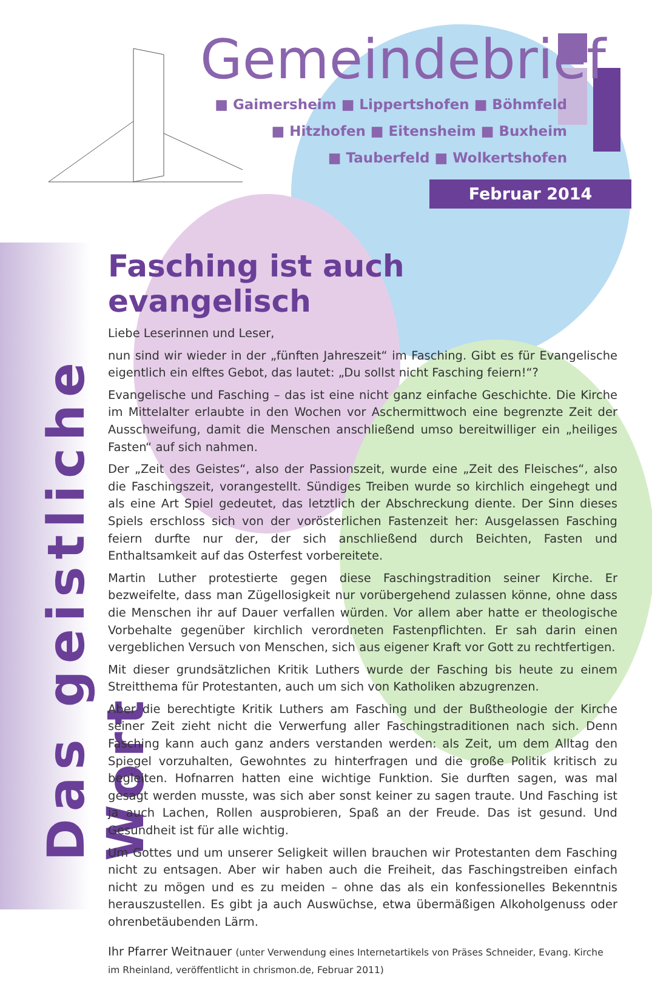Gemeindebrief
■ Gaimersheim ■ Lippertshofen ■ Böhmfeld
■ Hitzhofen ■ Eitensheim ■ Buxheim
■ Tauberfeld ■ Wolkertshofen
Februar 2014
Das geistliche Wort
Fasching ist auch evangelisch
Liebe Leserinnen und Leser,
nun sind wir wieder in der „fünften Jahreszeit“ im Fasching. Gibt es für Evangelische eigentlich ein elftes Gebot, das lautet: „Du sollst nicht Fasching feiern!“?
Evangelische und Fasching – das ist eine nicht ganz einfache Geschichte. Die Kirche im Mittelalter erlaubte in den Wochen vor Aschermittwoch eine begrenzte Zeit der Ausschweifung, damit die Menschen anschließend umso bereitwilliger ein „heiliges Fasten“ auf sich nahmen.
Der „Zeit des Geistes“, also der Passionszeit, wurde eine „Zeit des Fleisches“, also die Faschingszeit, vorangestellt. Sündiges Treiben wurde so kirchlich eingehegt und als eine Art Spiel gedeutet, das letztlich der Abschreckung diente. Der Sinn dieses Spiels erschloss sich von der vorösterlichen Fastenzeit her: Ausgelassen Fasching feiern durfte nur der, der sich anschließend durch Beichten, Fasten und Enthaltsamkeit auf das Osterfest vorbereitete.
Martin Luther protestierte gegen diese Faschingstradition seiner Kirche. Er bezweifelte, dass man Zügellosigkeit nur vorübergehend zulassen könne, ohne dass die Menschen ihr auf Dauer verfallen würden. Vor allem aber hatte er theologische Vorbehalte gegenüber kirchlich verordneten Fastenpflichten. Er sah darin einen vergeblichen Versuch von Menschen, sich aus eigener Kraft vor Gott zu rechtfertigen.
Mit dieser grundsätzlichen Kritik Luthers wurde der Fasching bis heute zu einem Streitthema für Protestanten, auch um sich von Katholiken abzugrenzen.
Aber die berechtigte Kritik Luthers am Fasching und der Bußtheologie der Kirche seiner Zeit zieht nicht die Verwerfung aller Faschingstraditionen nach sich. Denn Fasching kann auch ganz anders verstanden werden: als Zeit, um dem Alltag den Spiegel vorzuhalten, Gewohntes zu hinterfragen und die große Politik kritisch zu begleiten. Hofnarren hatten eine wichtige Funktion. Sie durften sagen, was mal gesagt werden musste, was sich aber sonst keiner zu sagen traute. Und Fasching ist ja auch Lachen, Rollen ausprobieren, Spaß an der Freude. Das ist gesund. Und Gesundheit ist für alle wichtig.
Um Gottes und um unserer Seligkeit willen brauchen wir Protestanten dem Fasching nicht zu entsagen. Aber wir haben auch die Freiheit, das Faschingstreiben einfach nicht zu mögen und es zu meiden – ohne das als ein konfessionelles Bekenntnis herauszustellen. Es gibt ja auch Auswüchse, etwa übermäßigen Alkoholgenuss oder ohrenbetäubenden Lärm.
Ihr Pfarrer Weitnauer (unter Verwendung eines Internetartikels von Präses Schneider, Evang. Kirche im Rheinland, veröffentlicht in chrismon.de, Februar 2011)